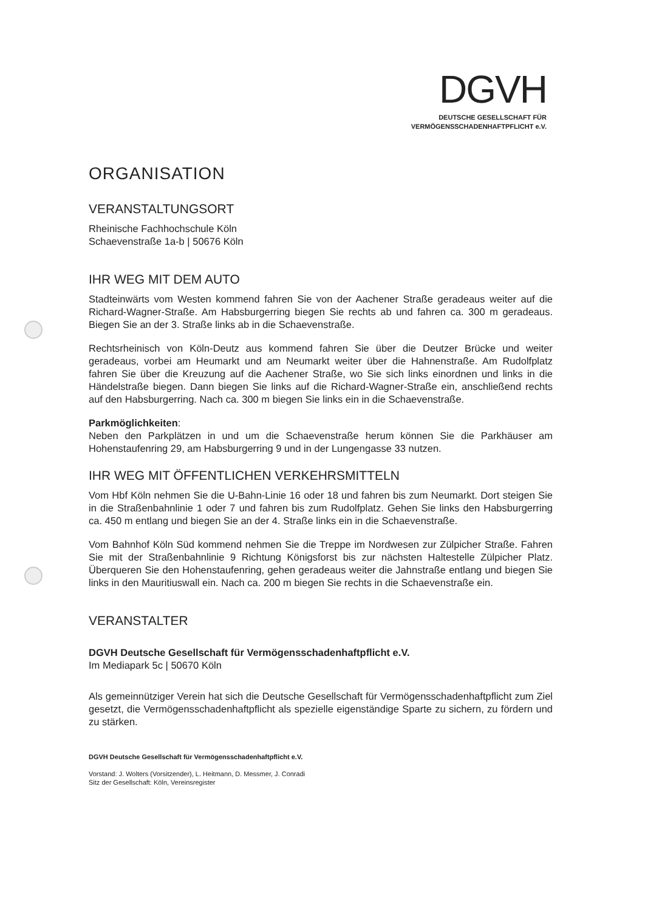DGVH
DEUTSCHE GESELLSCHAFT FÜR
VERMÖGENSSCHADENHAFTPFLICHT e.V.
ORGANISATION
VERANSTALTUNGSORT
Rheinische Fachhochschule Köln
Schaevenstraße 1a-b | 50676 Köln
IHR WEG MIT DEM AUTO
Stadteinwärts vom Westen kommend fahren Sie von der Aachener Straße geradeaus weiter auf die Richard-Wagner-Straße. Am Habsburgerring biegen Sie rechts ab und fahren ca. 300 m geradeaus. Biegen Sie an der 3. Straße links ab in die Schaevenstraße.
Rechtsrheinisch von Köln-Deutz aus kommend fahren Sie über die Deutzer Brücke und weiter geradeaus, vorbei am Heumarkt und am Neumarkt weiter über die Hahnenstraße. Am Rudolfplatz fahren Sie über die Kreuzung auf die Aachener Straße, wo Sie sich links einordnen und links in die Händelstraße biegen. Dann biegen Sie links auf die Richard-Wagner-Straße ein, anschließend rechts auf den Habsburgerring. Nach ca. 300 m biegen Sie links ein in die Schaevenstraße.
Parkmöglichkeiten:
Neben den Parkplätzen in und um die Schaevenstraße herum können Sie die Parkhäuser am Hohenstaufenring 29, am Habsburgerring 9 und in der Lungengasse 33 nutzen.
IHR WEG MIT ÖFFENTLICHEN VERKEHRSMITTELN
Vom Hbf Köln nehmen Sie die U-Bahn-Linie 16 oder 18 und fahren bis zum Neumarkt. Dort steigen Sie in die Straßenbahnlinie 1 oder 7 und fahren bis zum Rudolfplatz. Gehen Sie links den Habsburgerring ca. 450 m entlang und biegen Sie an der 4. Straße links ein in die Schaevenstraße.
Vom Bahnhof Köln Süd kommend nehmen Sie die Treppe im Nordwesen zur Zülpicher Straße. Fahren Sie mit der Straßenbahnlinie 9 Richtung Königsforst bis zur nächsten Haltestelle Zülpicher Platz. Überqueren Sie den Hohenstaufenring, gehen geradeaus weiter die Jahnstraße entlang und biegen Sie links in den Mauritiuswall ein. Nach ca. 200 m biegen Sie rechts in die Schaevenstraße ein.
VERANSTALTER
DGVH Deutsche Gesellschaft für Vermögensschadenhaftpflicht e.V.
Im Mediapark 5c | 50670 Köln
Als gemeinnütziger Verein hat sich die Deutsche Gesellschaft für Vermögensschadenhaftpflicht zum Ziel gesetzt, die Vermögensschadenhaftpflicht als spezielle eigenständige Sparte zu sichern, zu fördern und zu stärken.
DGVH Deutsche Gesellschaft für Vermögensschadenhaftpflicht e.V.
Vorstand: J. Wolters (Vorsitzender), L. Heitmann, D. Messmer, J. Conradi
Sitz der Gesellschaft: Köln, Vereinsregister